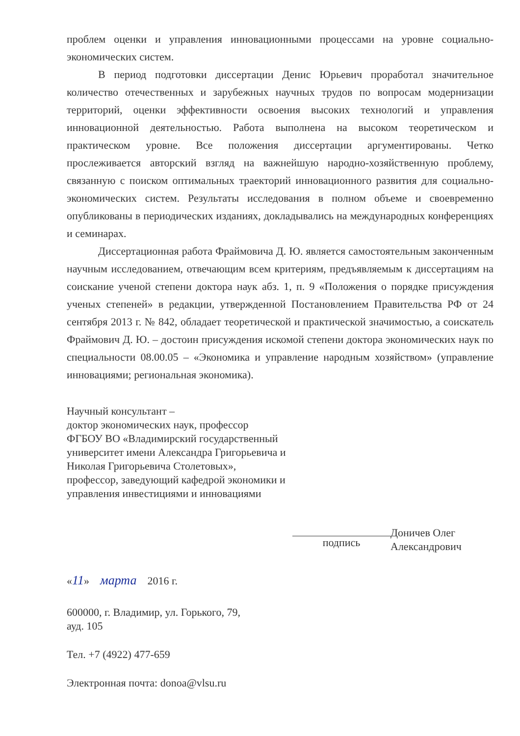проблем оценки и управления инновационными процессами на уровне социально-экономических систем.
В период подготовки диссертации Денис Юрьевич проработал значительное количество отечественных и зарубежных научных трудов по вопросам модернизации территорий, оценки эффективности освоения высоких технологий и управления инновационной деятельностью. Работа выполнена на высоком теоретическом и практическом уровне. Все положения диссертации аргументированы. Четко прослеживается авторский взгляд на важнейшую народно-хозяйственную проблему, связанную с поиском оптимальных траекторий инновационного развития для социально-экономических систем. Результаты исследования в полном объеме и своевременно опубликованы в периодических изданиях, докладывались на международных конференциях и семинарах.
Диссертационная работа Фраймовича Д. Ю. является самостоятельным законченным научным исследованием, отвечающим всем критериям, предъявляемым к диссертациям на соискание ученой степени доктора наук абз. 1, п. 9 «Положения о порядке присуждения ученых степеней» в редакции, утвержденной Постановлением Правительства РФ от 24 сентября 2013 г. № 842, обладает теоретической и практической значимостью, а соискатель Фраймович Д. Ю. – достоин присуждения искомой степени доктора экономических наук по специальности 08.00.05 – «Экономика и управление народным хозяйством» (управление инновациями; региональная экономика).
Научный консультант –
доктор экономических наук, профессор
ФГБОУ ВО «Владимирский государственный университет имени Александра Григорьевича и Николая Григорьевича Столетовых»,
профессор, заведующий кафедрой экономики и управления инвестициями и инновациями
подпись
Доничев Олег
Александрович
«11» марта 2016 г.
600000, г. Владимир, ул. Горького, 79,
ауд. 105
Тел. +7 (4922) 477-659
Электронная почта: donoa@vlsu.ru